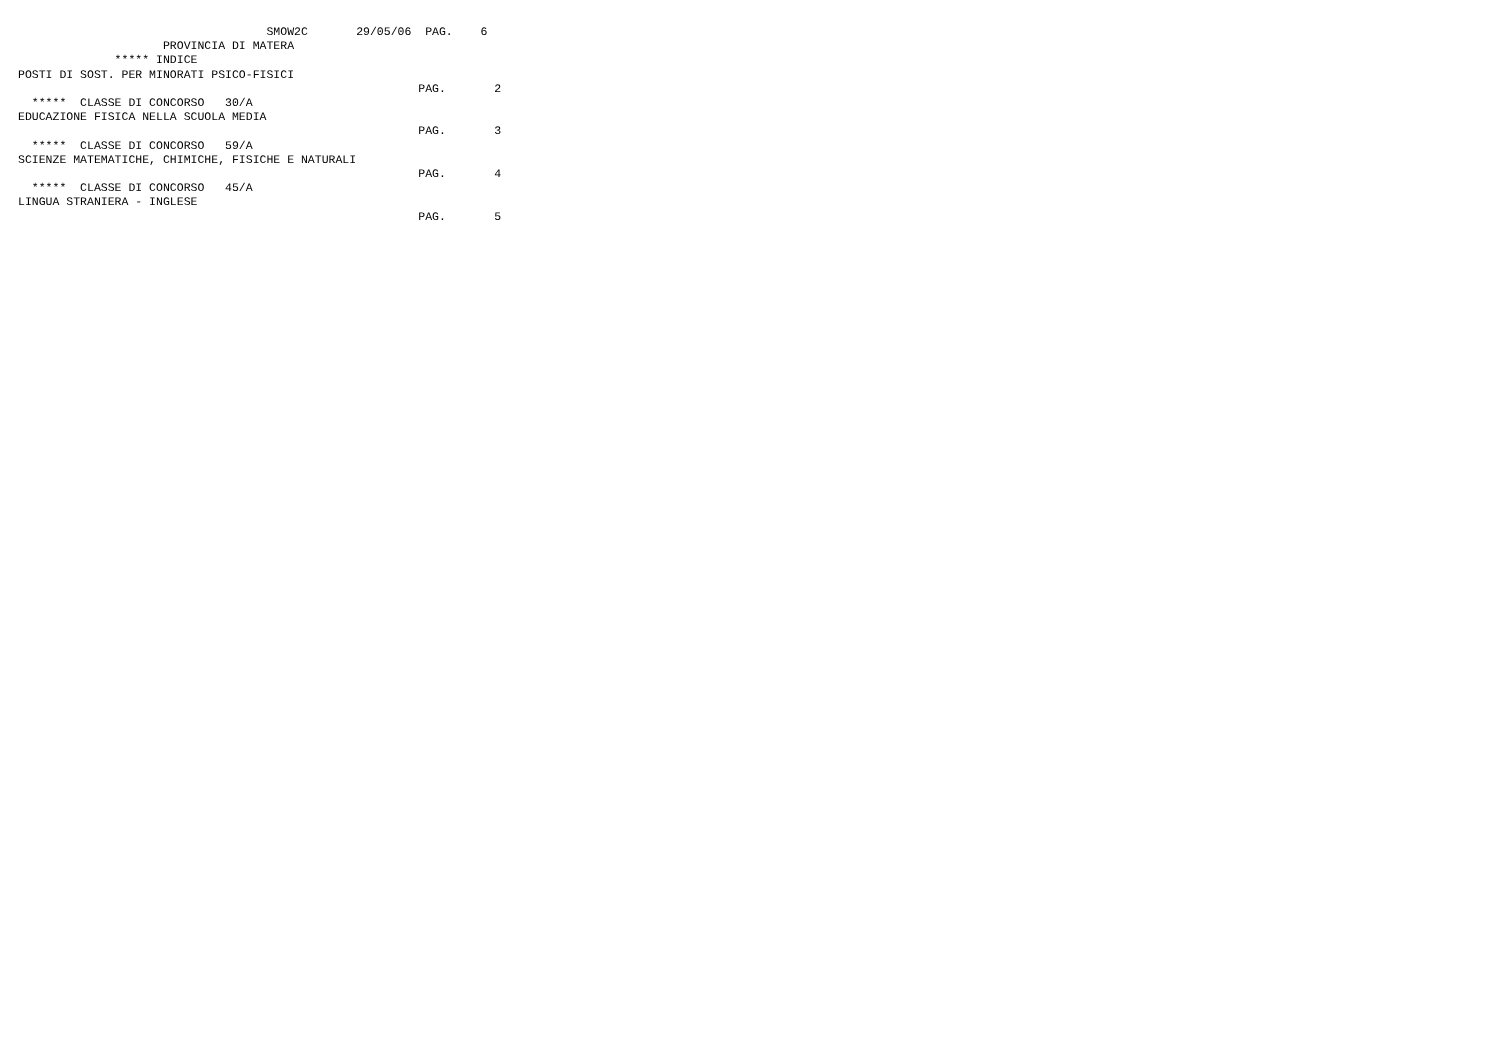SMOW2C       29/05/06  PAG.    6
                     PROVINCIA DI MATERA
              ***** INDICE
POSTI DI SOST. PER MINORATI PSICO-FISICI
                                                          PAG.       2
  *****  CLASSE DI CONCORSO   30/A
EDUCAZIONE FISICA NELLA SCUOLA MEDIA
                                                          PAG.       3
  *****  CLASSE DI CONCORSO   59/A
SCIENZE MATEMATICHE, CHIMICHE, FISICHE E NATURALI
                                                          PAG.       4
  *****  CLASSE DI CONCORSO   45/A
LINGUA STRANIERA - INGLESE
                                                          PAG.       5